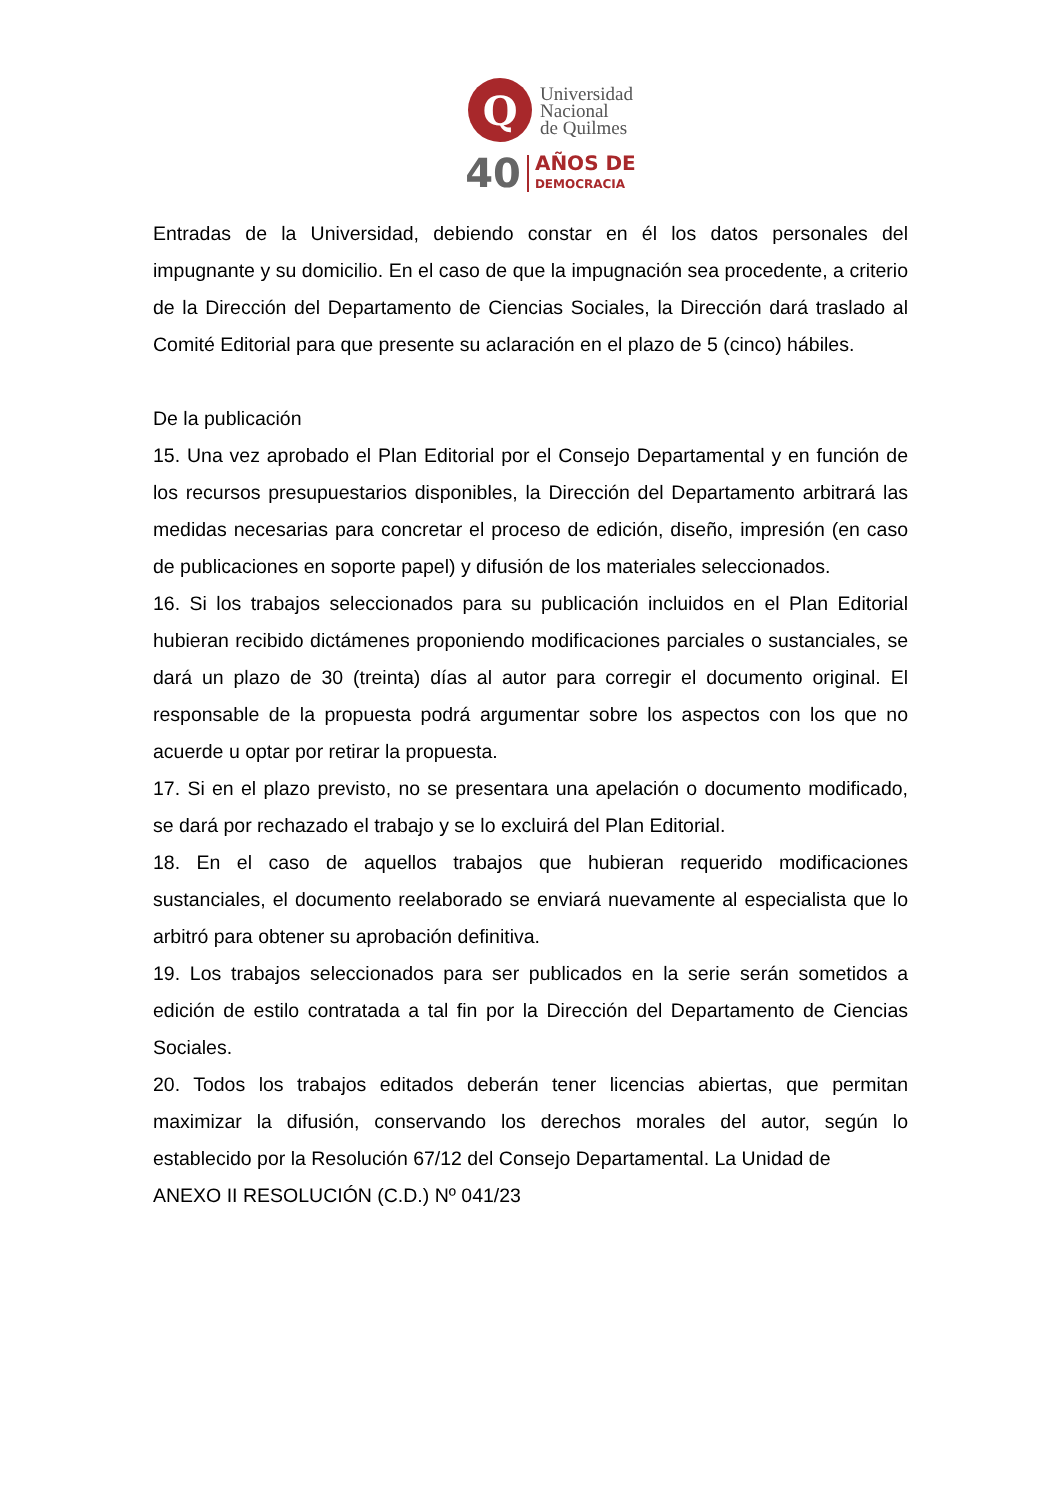Q
Universidad
Nacional
de Quilmes
40
AÑOS DE
DEMOCRACIA
Entradas de la Universidad, debiendo constar en él los datos personales del impugnante y su domicilio. En el caso de que la impugnación sea procedente, a criterio de la Dirección del Departamento de Ciencias Sociales, la Dirección dará traslado al Comité Editorial para que presente su aclaración en el plazo de 5 (cinco) hábiles.
De la publicación
15. Una vez aprobado el Plan Editorial por el Consejo Departamental y en función de los recursos presupuestarios disponibles, la Dirección del Departamento arbitrará las medidas necesarias para concretar el proceso de edición, diseño, impresión (en caso de publicaciones en soporte papel) y difusión de los materiales seleccionados.
16. Si los trabajos seleccionados para su publicación incluidos en el Plan Editorial hubieran recibido dictámenes proponiendo modificaciones parciales o sustanciales, se dará un plazo de 30 (treinta) días al autor para corregir el documento original. El responsable de la propuesta podrá argumentar sobre los aspectos con los que no acuerde u optar por retirar la propuesta.
17. Si en el plazo previsto, no se presentara una apelación o documento modificado, se dará por rechazado el trabajo y se lo excluirá del Plan Editorial.
18. En el caso de aquellos trabajos que hubieran requerido modificaciones sustanciales, el documento reelaborado se enviará nuevamente al especialista que lo arbitró para obtener su aprobación definitiva.
19. Los trabajos seleccionados para ser publicados en la serie serán sometidos a edición de estilo contratada a tal fin por la Dirección del Departamento de Ciencias Sociales.
20. Todos los trabajos editados deberán tener licencias abiertas, que permitan maximizar la difusión, conservando los derechos morales del autor, según lo establecido por la Resolución 67/12 del Consejo Departamental. La Unidad de
ANEXO II RESOLUCIÓN (C.D.) Nº 041/23